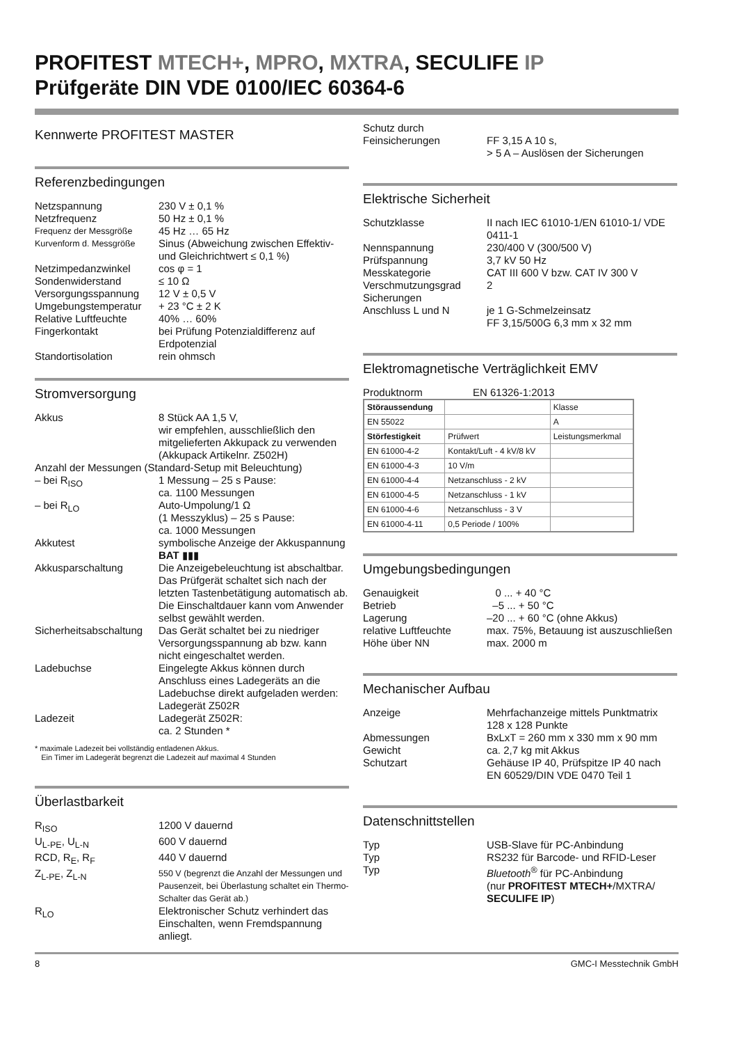PROFITEST MTECH+, MPRO, MXTRA, SECULIFE IP
Prüfgeräte DIN VDE 0100/IEC 60364-6
Kennwerte PROFITEST MASTER
Referenzbedingungen
Netzspannung 230 V ± 0,1 %
Netzfrequenz 50 Hz ± 0,1 %
Frequenz der Messgröße
45 Hz … 65 Hz
Kurvenform d. Messgröße
Sinus (Abweichung zwischen Effektiv- und Gleichrichtwert ≤ 0,1 %)
Netzimpedanzwinkel cos φ = 1
Sondenwiderstand ≤ 10 Ω
Versorgungsspannung 12 V ± 0,5 V
Umgebungstemperatur + 23 °C ± 2 K
Relative Luftfeuchte
40% … 60%
Fingerkontakt bei Prüfung Potenzialdifferenz auf Erdpotenzial
Standortisolation rein ohmsch
Stromversorgung
Akkus 8 Stück AA 1,5 V,
wir empfehlen, ausschließlich den mitgelieferten Akkupack zu verwenden (Akkupack Artikelnr. Z502H)
Anzahl der Messungen (Standard-Setup mit Beleuchtung)
– bei R<sub>ISO</sub> 1 Messung – 25 s Pause:
ca. 1100 Messungen
– bei R<sub>LO</sub> Auto-Umpolung/1 Ω
(1 Messzyklus) – 25 s Pause:
ca. 1000 Messungen
Akkutest symbolische Anzeige der Akkuspannung BAT ▮▮▮
Akkusparschaltung Die Anzeigebeleuchtung ist abschaltbar. Das Prüfgerät schaltet sich nach der letzten Tastenbetätigung automatisch ab. Die Einschaltdauer kann vom Anwender selbst gewählt werden.
Sicherheitsabschaltung
Das Gerät schaltet bei zu niedriger Versorgungsspannung ab bzw. kann nicht eingeschaltet werden.
Ladebuchse Eingelegte Akkus können durch Anschluss eines Ladegeräts an die Ladebuchse direkt aufgeladen werden: Ladegerät Z502R
Ladezeit Ladegerät Z502R:
ca. 2 Stunden *
* maximale Ladezeit bei vollständig entladenen Akkus.
Ein Timer im Ladegerät begrenzt die Ladezeit auf maximal 4 Stunden
Überlastbarkeit
R<sub>ISO</sub> 1200 V dauernd
U<sub>L-PE</sub>, U<sub>L-N</sub> 600 V dauernd
RCD, R<sub>E</sub>, R<sub>F</sub> 440 V dauernd
Z<sub>L-PE</sub>, Z<sub>L-N</sub>
550 V (begrenzt die Anzahl der Messungen und Pausenzeit, bei Überlastung schaltet ein Thermo-Schalter das Gerät ab.)
R<sub>LO</sub> Elektronischer Schutz verhindert das Einschalten, wenn Fremdspannung anliegt.
Schutz durch
Feinsicherungen
FF 3,15 A 10 s,
> 5 A – Auslösen der Sicherungen
Elektrische Sicherheit
Schutzklasse II nach IEC 61010-1/EN 61010-1/ VDE 0411-1
Nennspannung 230/400 V (300/500 V)
Prüfspannung 3,7 kV 50 Hz
Messkategorie CAT III 600 V bzw. CAT IV 300 V
Verschmutzungsgrad 2
Sicherungen
Anschluss L und N
je 1 G-Schmelzeinsatz
FF 3,15/500G 6,3 mm x 32 mm
Elektromagnetische Verträglichkeit EMV
Produktnorm EN 61326-1:2013
| Störaussendung | | Klasse |
| EN 55022 | | A |
| Störfestigkeit | Prüfwert | Leistungsmerkmal |
| EN 61000-4-2 | Kontakt/Luft - 4 kV/8 kV | |
| EN 61000-4-3 | 10 V/m | |
| EN 61000-4-4 | Netzanschluss - 2 kV | |
| EN 61000-4-5 | Netzanschluss - 1 kV | |
| EN 61000-4-6 | Netzanschluss - 3 V | |
| EN 61000-4-11 | 0,5 Periode / 100% | |
Umgebungsbedingungen
Genauigkeit 0 ... + 40 °C
Betrieb –5 ... + 50 °C
Lagerung –20 ... + 60 °C (ohne Akkus)
relative Luftfeuchte
max. 75%, Betauung ist auszuschließen
Höhe über NN max. 2000 m
Mechanischer Aufbau
Anzeige Mehrfachanzeige mittels Punktmatrix 128 x 128 Punkte
Abmessungen BxLxT = 260 mm x 330 mm x 90 mm
Gewicht ca. 2,7 kg mit Akkus
Schutzart Gehäuse IP 40, Prüfspitze IP 40 nach EN 60529/DIN VDE 0470 Teil 1
Datenschnittstellen
Typ USB-Slave für PC-Anbindung
Typ RS232 für Barcode- und RFID-Leser
Typ Bluetooth<sup>®</sup> für PC-Anbindung
(nur PROFITEST MTECH+/MXTRA/ SECULIFE IP)
8 GMC-I Messtechnik GmbH